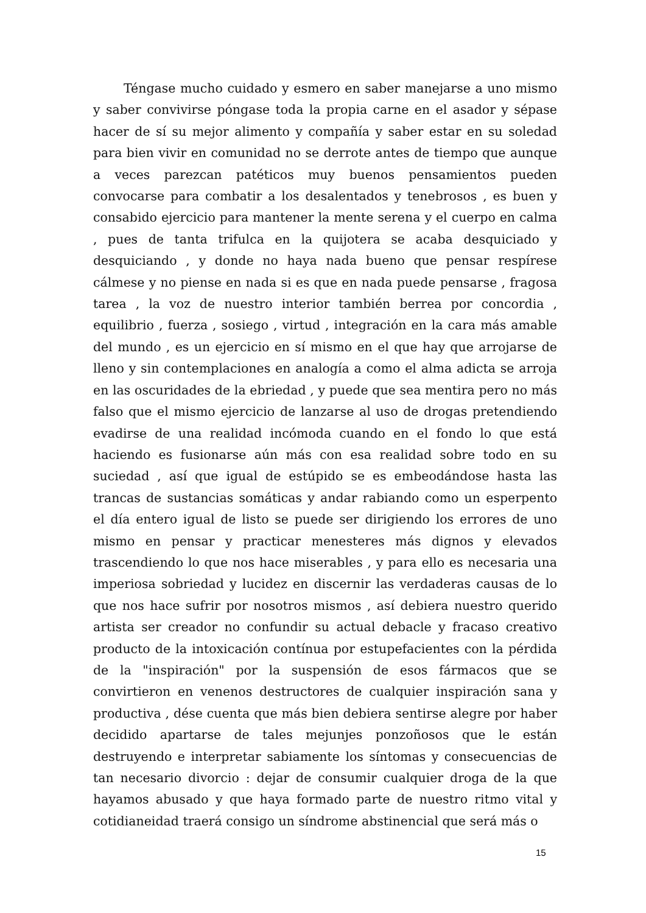Téngase mucho cuidado y esmero en saber manejarse a uno mismo y saber convivirse póngase toda la propia carne en el asador y sépase hacer de sí su mejor alimento y compañía y saber estar en su soledad para bien vivir en comunidad no se derrote antes de tiempo que aunque a veces parezcan patéticos muy buenos pensamientos pueden convocarse para combatir a los desalentados y tenebrosos , es buen y consabido ejercicio para mantener la mente serena y el cuerpo en calma , pues de tanta trifulca en la quijotera se acaba desquiciado y desquiciando , y donde no haya nada bueno que pensar respírese cálmese y no piense en nada si es que en nada puede pensarse , fragosa tarea , la voz de nuestro interior también berrea por concordia , equilibrio , fuerza , sosiego , virtud , integración en la cara más amable del mundo , es un ejercicio en sí mismo en el que hay que arrojarse de lleno y sin contemplaciones en analogía a como el alma adicta se arroja en las oscuridades de la ebriedad , y puede que sea mentira pero no más falso que el mismo ejercicio de lanzarse al uso de drogas pretendiendo evadirse de una realidad incómoda cuando en el fondo lo que está haciendo es fusionarse aún más con esa realidad sobre todo en su suciedad , así que igual de estúpido se es embeodándose hasta las trancas de sustancias somáticas y andar rabiando como un esperpento el día entero igual de listo se puede ser dirigiendo los errores de uno mismo en pensar y practicar menesteres más dignos y elevados trascendiendo lo que nos hace miserables , y para ello es necesaria una imperiosa sobriedad y lucidez en discernir las verdaderas causas de lo que nos hace sufrir por nosotros mismos , así debiera nuestro querido artista ser creador no confundir su actual debacle y fracaso creativo producto de la intoxicación contínua por estupefacientes con la pérdida de la "inspiración" por la suspensión de esos fármacos que se convirtieron en venenos destructores de cualquier inspiración sana y productiva , dése cuenta que más bien debiera sentirse alegre por haber decidido apartarse de tales mejunjes ponzoñosos que le están destruyendo e interpretar sabiamente los síntomas y consecuencias de tan necesario divorcio : dejar de consumir cualquier droga de la que hayamos abusado y que haya formado parte de nuestro ritmo vital y cotidianeidad traerá consigo un síndrome abstinencial que será más o
15